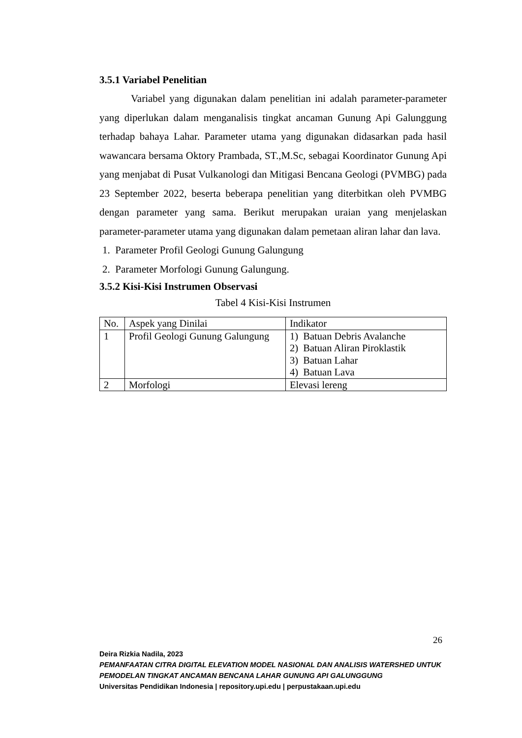3.5.1 Variabel Penelitian
Variabel yang digunakan dalam penelitian ini adalah parameter-parameter yang diperlukan dalam menganalisis tingkat ancaman Gunung Api Galunggung terhadap bahaya Lahar. Parameter utama yang digunakan didasarkan pada hasil wawancara bersama Oktory Prambada, ST.,M.Sc, sebagai Koordinator Gunung Api yang menjabat di Pusat Vulkanologi dan Mitigasi Bencana Geologi (PVMBG) pada 23 September 2022, beserta beberapa penelitian yang diterbitkan oleh PVMBG dengan parameter yang sama. Berikut merupakan uraian yang menjelaskan parameter-parameter utama yang digunakan dalam pemetaan aliran lahar dan lava.
1. Parameter Profil Geologi Gunung Galungung
2. Parameter Morfologi Gunung Galungung.
3.5.2 Kisi-Kisi Instrumen Observasi
Tabel 4 Kisi-Kisi Instrumen
| No. | Aspek yang Dinilai | Indikator |
| 1 | Profil Geologi Gunung Galungung | 1) Batuan Debris Avalanche 2) Batuan Aliran Piroklastik 3) Batuan Lahar 4) Batuan Lava |
| 2 | Morfologi | Elevasi lereng |
26
Deira Rizkia Nadila, 2023
PEMANFAATAN CITRA DIGITAL ELEVATION MODEL NASIONAL DAN ANALISIS WATERSHED UNTUK PEMODELAN TINGKAT ANCAMAN BENCANA LAHAR GUNUNG API GALUNGGUNG
Universitas Pendidikan Indonesia | repository.upi.edu | perpustakaan.upi.edu